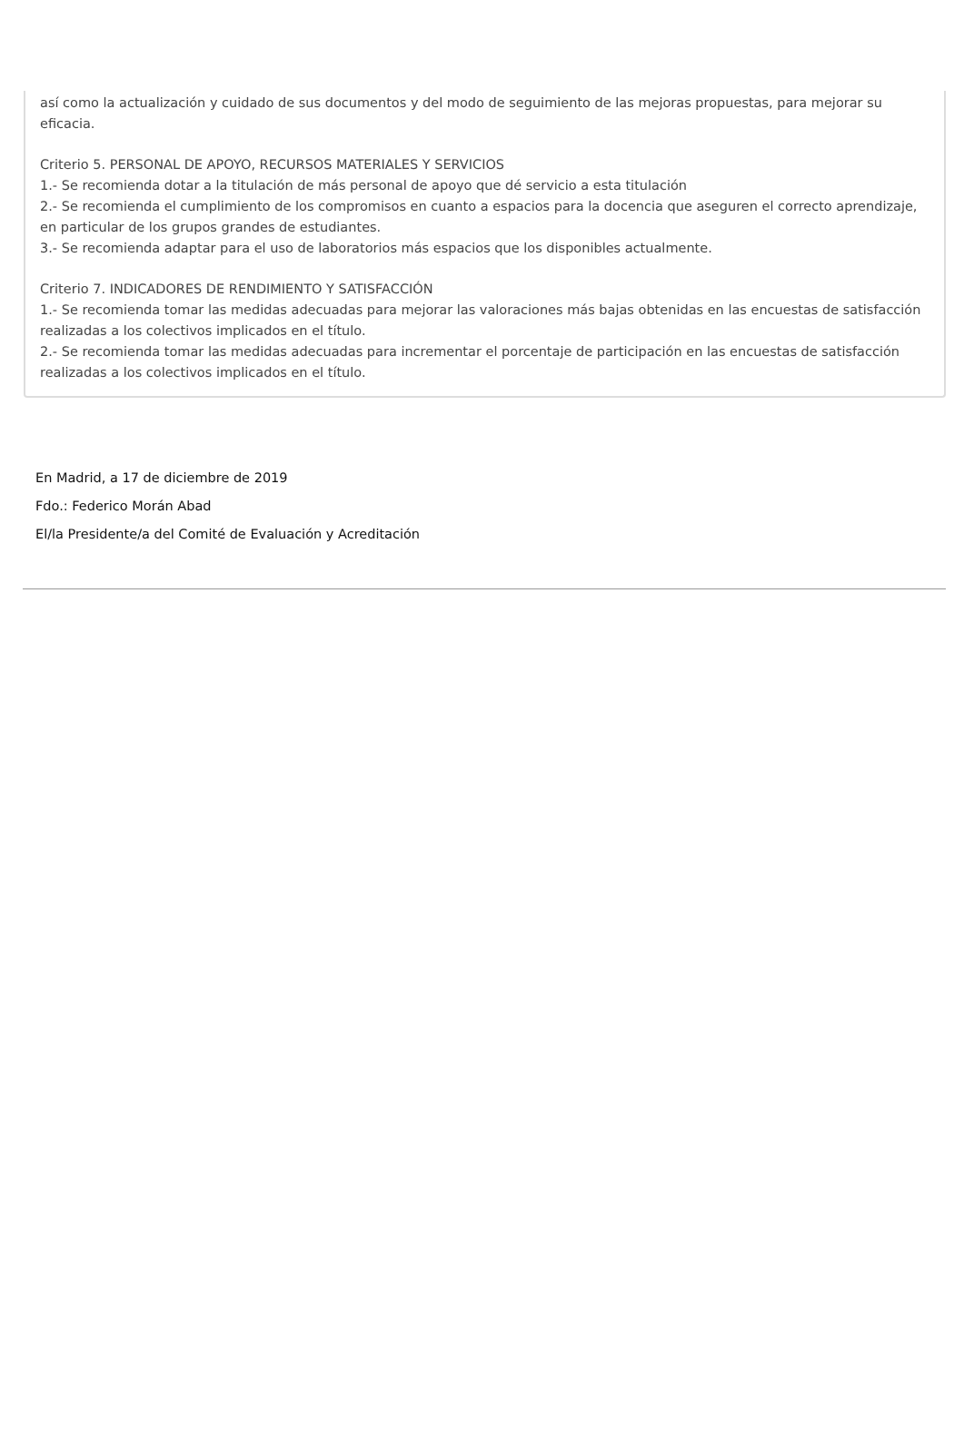así como la actualización y cuidado de sus documentos y del modo de seguimiento de las mejoras propuestas, para mejorar su eficacia.
Criterio 5. PERSONAL DE APOYO, RECURSOS MATERIALES Y SERVICIOS
1.- Se recomienda dotar a la titulación de más personal de apoyo que dé servicio a esta titulación
2.- Se recomienda el cumplimiento de los compromisos en cuanto a espacios para la docencia que aseguren el correcto aprendizaje, en particular de los grupos grandes de estudiantes.
3.- Se recomienda adaptar para el uso de laboratorios más espacios que los disponibles actualmente.
Criterio 7. INDICADORES DE RENDIMIENTO Y SATISFACCIÓN
1.- Se recomienda tomar las medidas adecuadas para mejorar las valoraciones más bajas obtenidas en las encuestas de satisfacción realizadas a los colectivos implicados en el título.
2.- Se recomienda tomar las medidas adecuadas para incrementar el porcentaje de participación en las encuestas de satisfacción realizadas a los colectivos implicados en el título.
En Madrid, a 17 de diciembre de 2019
Fdo.: Federico Morán Abad
El/la Presidente/a del Comité de Evaluación y Acreditación